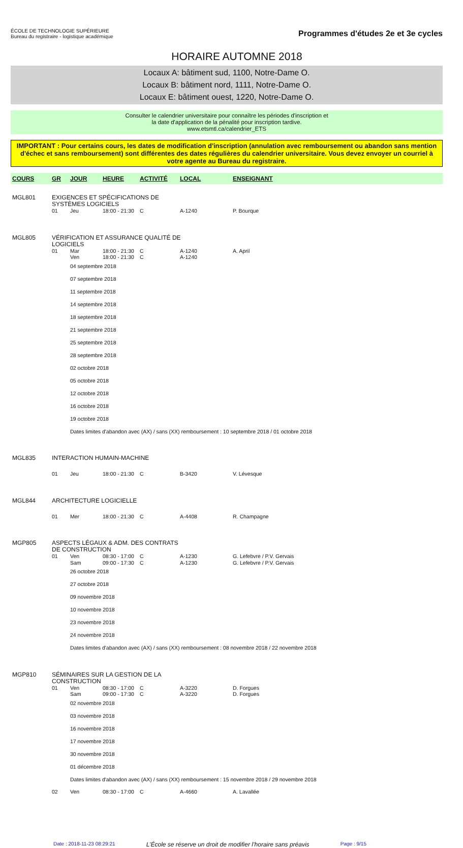ÉCOLE DE TECHNOLOGIE SUPÉRIEURE
Bureau du registraire - logistique académique
Programmes d'études 2e et 3e cycles
HORAIRE AUTOMNE 2018
Locaux A: bâtiment sud, 1100, Notre-Dame O.
Locaux B: bâtiment nord, 1111, Notre-Dame O.
Locaux E: bâtiment ouest, 1220, Notre-Dame O.
Consulter le calendrier universitaire pour connaître les périodes d'inscription et
la date d'application de la pénalité pour inscription tardive.
www.etsmtl.ca/calendrier_ETS
IMPORTANT : Pour certains cours, les dates de modification d'inscription (annulation avec remboursement ou abandon sans mention d'échec et sans remboursement) sont différentes des dates régulières du calendrier universitaire. Vous devez envoyer un courriel à votre agente au Bureau du registraire.
| COURS | GR | JOUR | HEURE | ACTIVITÉ | LOCAL | ENSEIGNANT |
| --- | --- | --- | --- | --- | --- | --- |
| MGL801 | EXIGENCES ET SPÉCIFICATIONS DE SYSTÈMES LOGICIELS | | | | | |
| | 01 | Jeu | 18:00 - 21:30 | C | A-1240 | P. Bourque |
| MGL805 | VÉRIFICATION ET ASSURANCE QUALITÉ DE LOGICIELS | | | | | |
| | 01 | Mar Ven | 18:00 - 21:30 18:00 - 21:30 | C C | A-1240 A-1240 | A. April |
| | | 04 septembre 2018 07 septembre 2018 11 septembre 2018 14 septembre 2018 18 septembre 2018 21 septembre 2018 25 septembre 2018 28 septembre 2018 02 octobre 2018 05 octobre 2018 12 octobre 2018 16 octobre 2018 19 octobre 2018 Dates limites d'abandon avec (AX) / sans (XX) remboursement : 10 septembre 2018 / 01 octobre 2018 | | | | |
| MGL835 | INTERACTION HUMAIN-MACHINE | | | | | |
| | 01 | Jeu | 18:00 - 21:30 | C | B-3420 | V. Lévesque |
| MGL844 | ARCHITECTURE LOGICIELLE | | | | | |
| | 01 | Mer | 18:00 - 21:30 | C | A-4408 | R. Champagne |
| MGP805 | ASPECTS LÉGAUX & ADM. DES CONTRATS DE CONSTRUCTION | | | | | |
| | 01 | Ven Sam | 08:30 - 17:00 09:00 - 17:30 | C C | A-1230 A-1230 | G. Lefebvre / P.V. Gervais G. Lefebvre / P.V. Gervais |
| | | 26 octobre 2018 27 octobre 2018 09 novembre 2018 10 novembre 2018 23 novembre 2018 24 novembre 2018 Dates limites d'abandon avec (AX) / sans (XX) remboursement : 08 novembre 2018 / 22 novembre 2018 | | | | |
| MGP810 | SÉMINAIRES SUR LA GESTION DE LA CONSTRUCTION | | | | | |
| | 01 | Ven Sam | 08:30 - 17:00 09:00 - 17:30 | C C | A-3220 A-3220 | D. Forgues D. Forgues |
| | | 02 novembre 2018 03 novembre 2018 16 novembre 2018 17 novembre 2018 30 novembre 2018 01 décembre 2018 Dates limites d'abandon avec (AX) / sans (XX) remboursement : 15 novembre 2018 / 29 novembre 2018 | | | | |
| | 02 | Ven | 08:30 - 17:00 | C | A-4660 | A. Lavallée |
Date : 2018-11-23 08:29:21 L’École se réserve un droit de modifier l’horaire sans préavis Page : 9/15